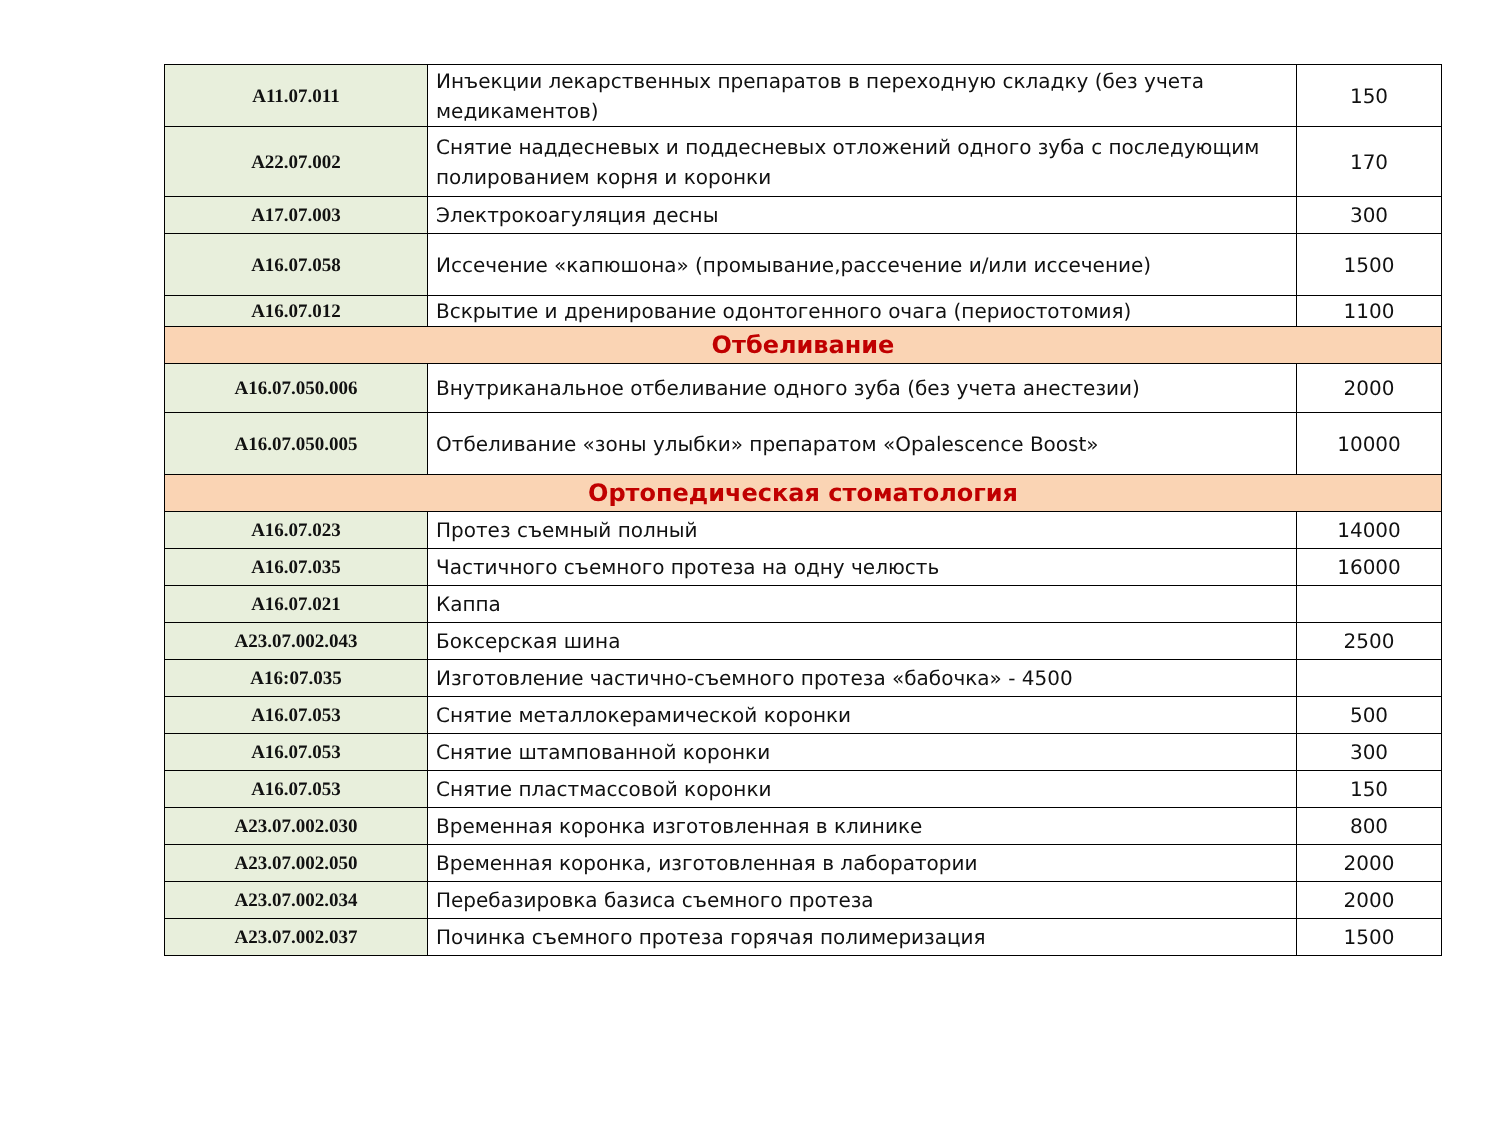| A11.07.011 | Инъекции лекарственных препаратов в переходную складку (без учета медикаментов) | 150 |
| A22.07.002 | Снятие наддесневых и поддесневых отложений одного зуба с последующим полированием корня и коронки | 170 |
| A17.07.003 | Электрокоагуляция десны | 300 |
| A16.07.058 | Иссечение «капюшона» (промывание,рассечение и/или иссечение) | 1500 |
| A16.07.012 | Вскрытие и дренирование одонтогенного очага (периостотомия) | 1100 |
| Отбеливание | | |
| A16.07.050.006 | Внутриканальное отбеливание одного зуба (без учета анестезии) | 2000 |
| A16.07.050.005 | Отбеливание «зоны улыбки» препаратом «Opalescence Boost» | 10000 |
| Ортопедическая стоматология | | |
| A16.07.023 | Протез съемный полный | 14000 |
| A16.07.035 | Частичного съемного протеза на одну челюсть | 16000 |
| A16.07.021 | Каппа | |
| A23.07.002.043 | Боксерская шина | 2500 |
| A16:07.035 | Изготовление частично-съемного протеза «бабочка» - 4500 | |
| A16.07.053 | Снятие металлокерамической коронки | 500 |
| A16.07.053 | Снятие штампованной коронки | 300 |
| A16.07.053 | Снятие пластмассовой коронки | 150 |
| A23.07.002.030 | Временная коронка изготовленная в клинике | 800 |
| A23.07.002.050 | Временная коронка, изготовленная в лаборатории | 2000 |
| A23.07.002.034 | Перебазировка базиса съемного протеза | 2000 |
| A23.07.002.037 | Починка съемного протеза горячая полимеризация | 1500 |